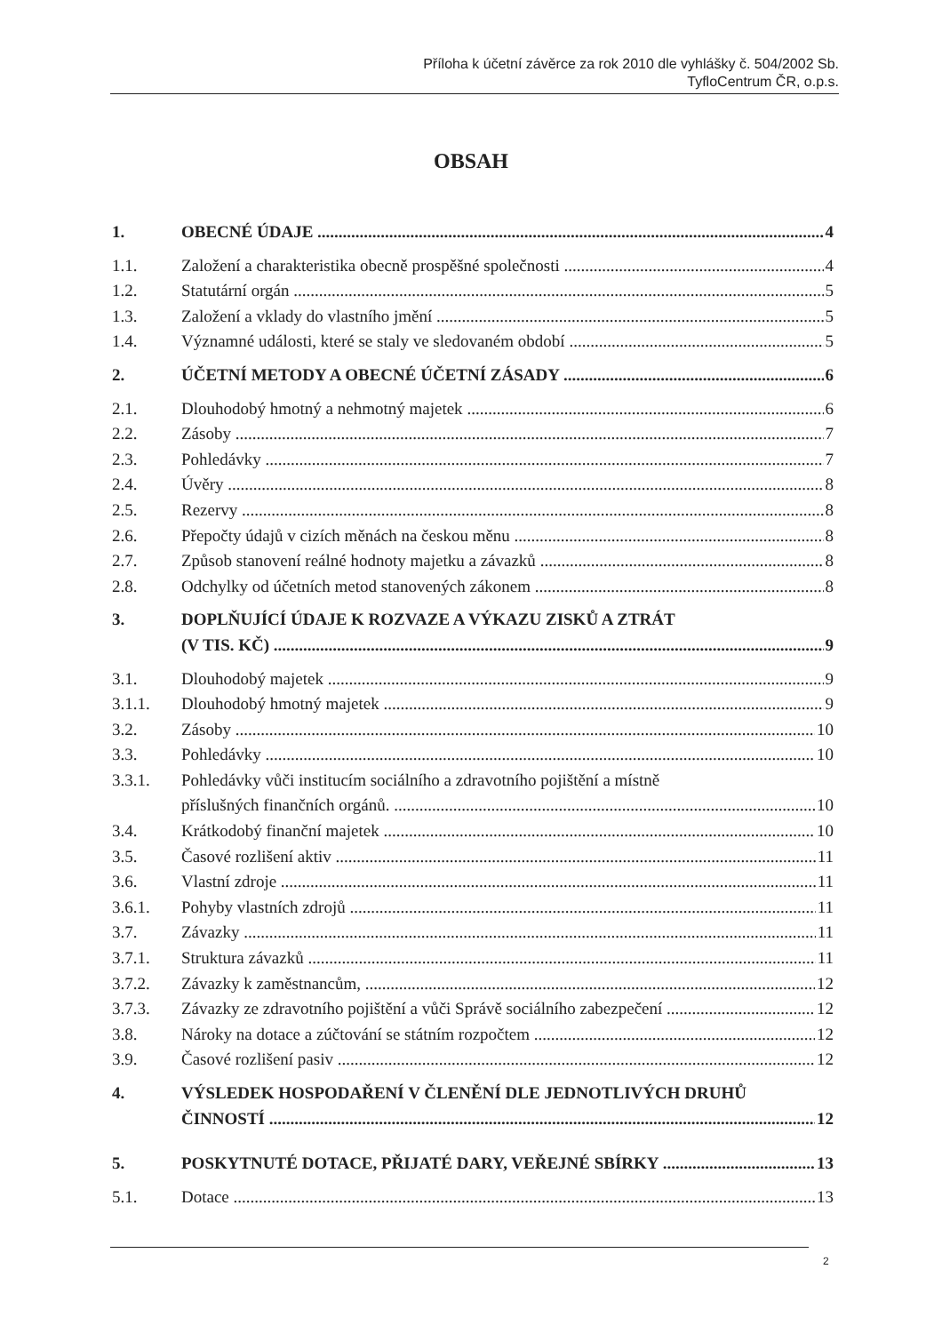Příloha k účetní závěrce za rok 2010 dle vyhlášky č. 504/2002 Sb.
TyfloCentrum ČR, o.p.s.
OBSAH
1. OBECNÉ ÚDAJE 4
1.1. Založení a charakteristika obecně prospěšné společnosti 4
1.2. Statutární orgán 5
1.3. Založení a vklady do vlastního jmění 5
1.4. Významné události, které se staly ve sledovaném období 5
2. ÚČETNÍ METODY A OBECNÉ ÚČETNÍ ZÁSADY 6
2.1. Dlouhodobý hmotný a nehmotný majetek 6
2.2. Zásoby 7
2.3. Pohledávky 7
2.4. Úvěry 8
2.5. Rezervy 8
2.6. Přepočty údajů v cizích měnách na českou měnu 8
2.7. Způsob stanovení reálné hodnoty majetku a závazků 8
2.8. Odchylky od účetních metod stanovených zákonem 8
3. DOPLŇUJÍCÍ ÚDAJE K ROZVAZE A VÝKAZU ZISKŮ A ZTRÁT
(V TIS. KČ) 9
3.1. Dlouhodobý majetek 9
3.1.1. Dlouhodobý hmotný majetek 9
3.2. Zásoby 10
3.3. Pohledávky 10
3.3.1. Pohledávky vůči institucím sociálního a zdravotního pojištění a místně
příslušných finančních orgánů. 10
3.4. Krátkodobý finanční majetek 10
3.5. Časové rozlišení aktiv 11
3.6. Vlastní zdroje 11
3.6.1. Pohyby vlastních zdrojů 11
3.7. Závazky 11
3.7.1. Struktura závazků 11
3.7.2. Závazky k zaměstnancům, 12
3.7.3. Závazky ze zdravotního pojištění a vůči Správě sociálního zabezpečení 12
3.8. Nároky na dotace a zúčtování se státním rozpočtem 12
3.9. Časové rozlišení pasiv 12
4. VÝSLEDEK HOSPODAŘENÍ V ČLENĚNÍ DLE JEDNOTLIVÝCH DRUHŮ
ČINNOSTÍ 12
5. POSKYTNUTÉ DOTACE, PŘIJATÉ DARY, VEŘEJNÉ SBÍRKY 13
5.1. Dotace 13
2